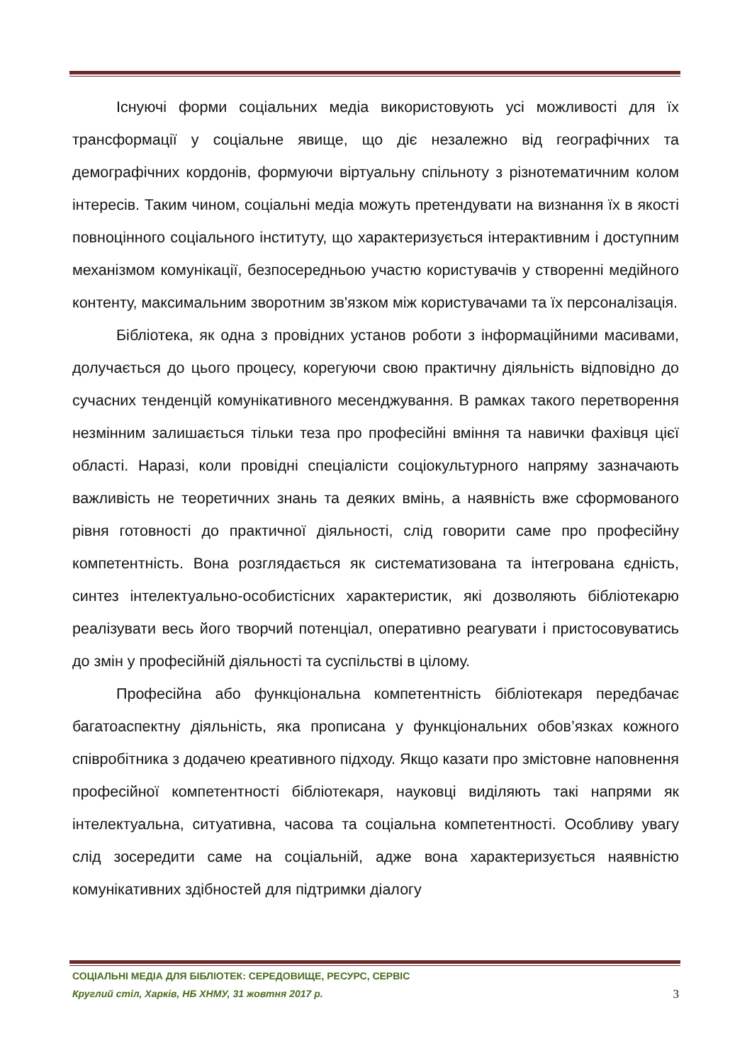Існуючі форми соціальних медіа використовують усі можливості для їх трансформації у соціальне явище, що діє незалежно від географічних та демографічних кордонів, формуючи віртуальну спільноту з різнотематичним колом інтересів. Таким чином, соціальні медіа можуть претендувати на визнання їх в якості повноцінного соціального інституту, що характеризується інтерактивним і доступним механізмом комунікації, безпосередньою участю користувачів у створенні медійного контенту, максимальним зворотним зв'язком між користувачами та їх персоналізація.
Бібліотека, як одна з провідних установ роботи з інформаційними масивами, долучається до цього процесу, корегуючи свою практичну діяльність відповідно до сучасних тенденцій комунікативного месенджування. В рамках такого перетворення незмінним залишається тільки теза про професійні вміння та навички фахівця цієї області. Наразі, коли провідні спеціалісти соціокультурного напряму зазначають важливість не теоретичних знань та деяких вмінь, а наявність вже сформованого рівня готовності до практичної діяльності, слід говорити саме про професійну компетентність. Вона розглядається як систематизована та інтегрована єдність, синтез інтелектуально-особистісних характеристик, які дозволяють бібліотекарю реалізувати весь його творчий потенціал, оперативно реагувати і пристосовуватись до змін у професійній діяльності та суспільстві в цілому.
Професійна або функціональна компетентність бібліотекаря передбачає багатоаспектну діяльність, яка прописана у функціональних обов’язках кожного співробітника з додачею креативного підходу. Якщо казати про змістовне наповнення професійної компетентності бібліотекаря, науковці виділяють такі напрями як інтелектуальна, ситуативна, часова та соціальна компетентності. Особливу увагу слід зосередити саме на соціальній, адже вона характеризується наявністю комунікативних здібностей для підтримки діалогу
СОЦІАЛЬНІ МЕДІА ДЛЯ БІБЛІОТЕК: СЕРЕДОВИЩЕ, РЕСУРС, СЕРВІС
Круглий стіл, Харків, НБ ХНМУ, 31 жовтня 2017 р.
3